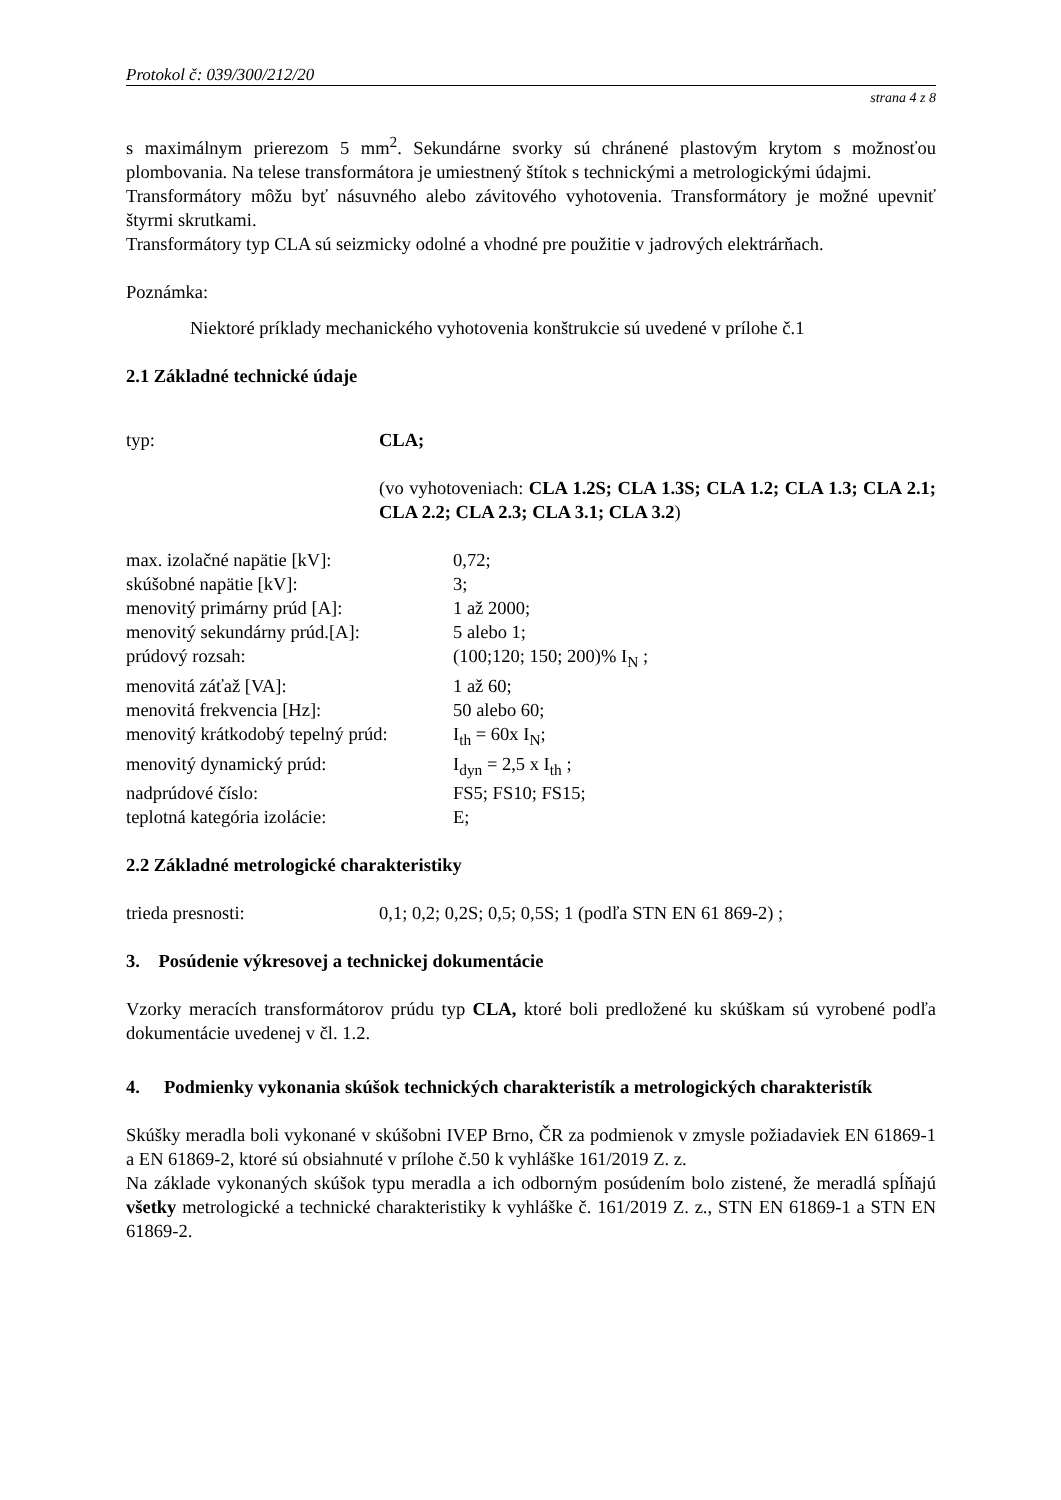Protokol č: 039/300/212/20
strana 4 z 8
s maximálnym prierezom 5 mm<sup>2</sup>. Sekundárne svorky sú chránené plastovým krytom s možnosťou plombovania. Na telese transformátora je umiestnený štítok s technickými a metrologickými údajmi.
Transformátory môžu byť násuvného alebo závitového vyhotovenia. Transformátory je možné upevniť štyrmi skrutkami.
Transformátory typ CLA sú seizmicky odolné a vhodné pre použitie v jadrových elektrárňach.
Poznámka:
Niektoré príklady mechanického vyhotovenia konštrukcie sú uvedené v prílohe č.1
2.1 Základné technické údaje
typ: CLA;
(vo vyhotoveniach: CLA 1.2S; CLA 1.3S; CLA 1.2; CLA 1.3; CLA 2.1; CLA 2.2; CLA 2.3; CLA 3.1; CLA 3.2)
max. izolačné napätie [kV]: 0,72;
skúšobné napätie [kV]: 3;
menovitý primárny prúd [A]: 1 až 2000;
menovitý sekundárny prúd.[A]: 5 alebo 1;
prúdový rozsah: (100;120; 150; 200)% I<sub>N</sub> ;
menovitá záťaž [VA]: 1 až 60;
menovitá frekvencia [Hz]: 50 alebo 60;
menovitý krátkodobý tepelný prúd:
I<sub>th</sub> = 60x I<sub>N</sub>;
menovitý dynamický prúd: I<sub>dyn</sub> = 2,5 x I<sub>th</sub> ;
nadprúdové číslo: FS5; FS10; FS15;
teplotná kategória izolácie: E;
2.2 Základné metrologické charakteristiky
trieda presnosti: 0,1; 0,2; 0,2S; 0,5; 0,5S; 1 (podľa STN EN 61 869-2) ;
3. Posúdenie výkresovej a technickej dokumentácie
Vzorky meracích transformátorov prúdu typ CLA, ktoré boli predložené ku skúškam sú vyrobené podľa dokumentácie uvedenej v čl. 1.2.
4. Podmienky vykonania skúšok technických charakteristík a metrologických charakteristík
Skúšky meradla boli vykonané v skúšobni IVEP Brno, ČR za podmienok v zmysle požiadaviek EN 61869-1 a EN 61869-2, ktoré sú obsiahnuté v prílohe č.50 k vyhláške 161/2019 Z. z.
Na základe vykonaných skúšok typu meradla a ich odborným posúdením bolo zistené, že meradlá spĺňajú všetky metrologické a technické charakteristiky k vyhláške č. 161/2019 Z. z., STN EN 61869-1 a STN EN 61869-2.